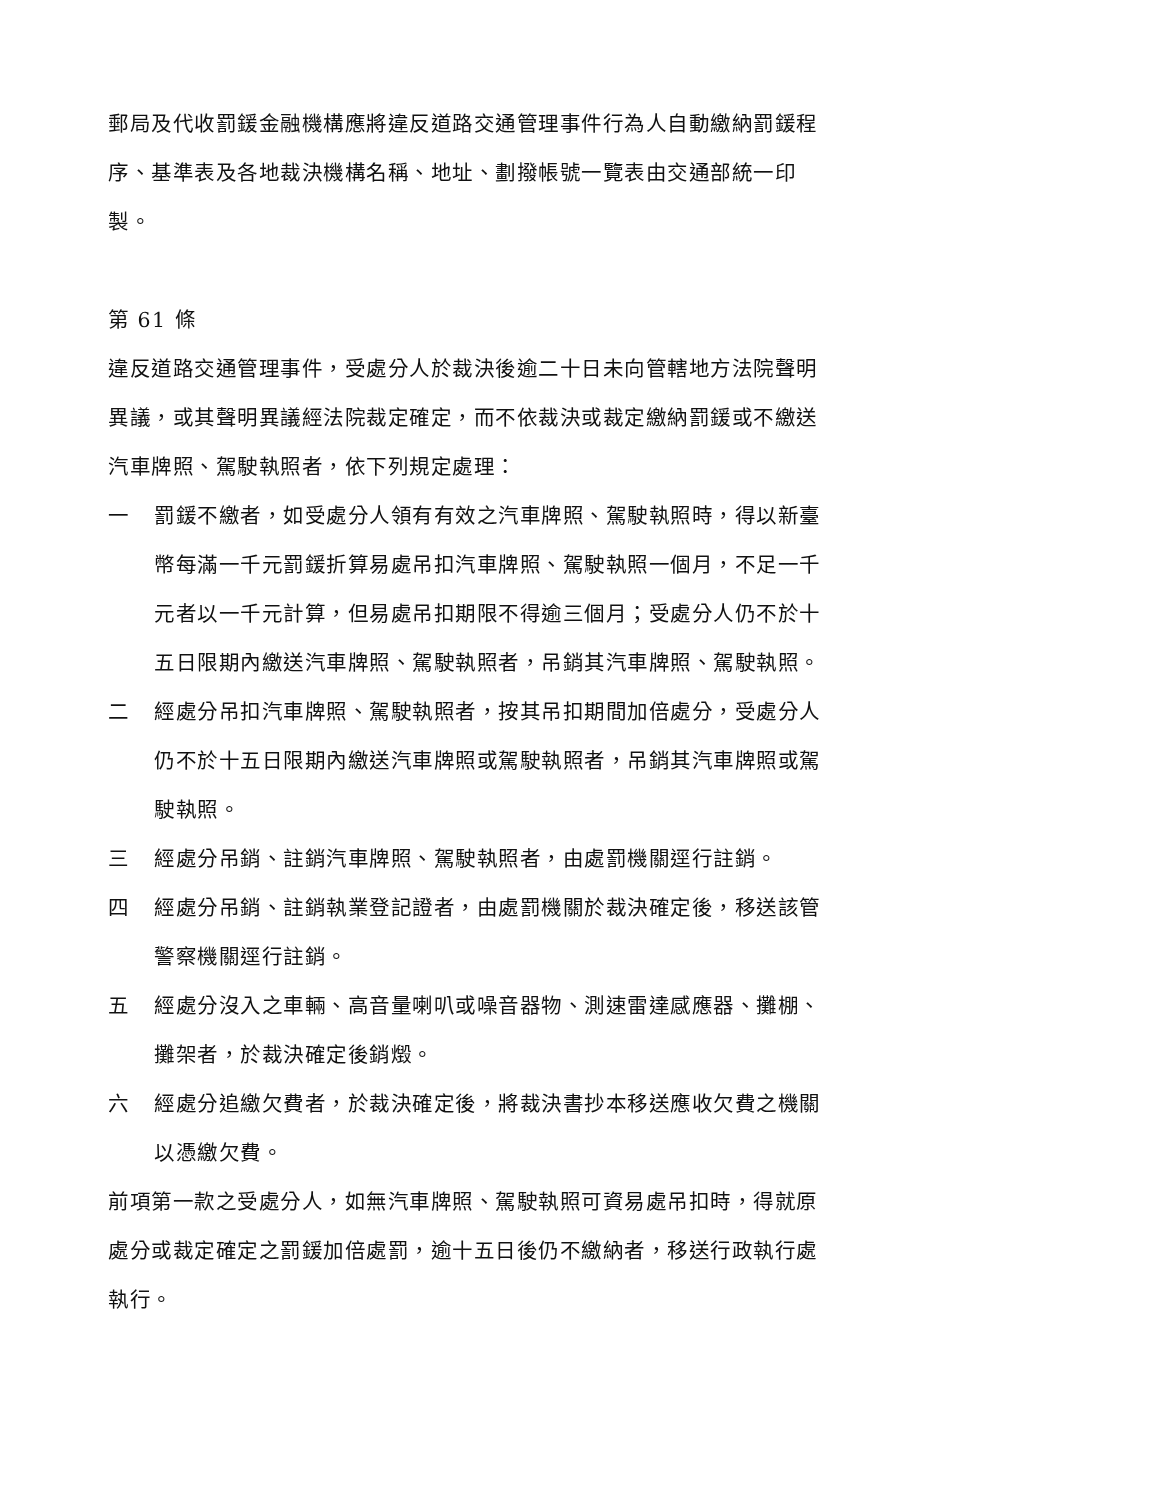郵局及代收罰鍰金融機構應將違反道路交通管理事件行為人自動繳納罰鍰程序、基準表及各地裁決機構名稱、地址、劃撥帳號一覽表由交通部統一印製。
第 61 條
違反道路交通管理事件，受處分人於裁決後逾二十日未向管轄地方法院聲明異議，或其聲明異議經法院裁定確定，而不依裁決或裁定繳納罰鍰或不繳送汽車牌照、駕駛執照者，依下列規定處理：
一 罰鍰不繳者，如受處分人領有有效之汽車牌照、駕駛執照時，得以新臺幣每滿一千元罰鍰折算易處吊扣汽車牌照、駕駛執照一個月，不足一千元者以一千元計算，但易處吊扣期限不得逾三個月；受處分人仍不於十五日限期內繳送汽車牌照、駕駛執照者，吊銷其汽車牌照、駕駛執照。
二 經處分吊扣汽車牌照、駕駛執照者，按其吊扣期間加倍處分，受處分人仍不於十五日限期內繳送汽車牌照或駕駛執照者，吊銷其汽車牌照或駕駛執照。
三 經處分吊銷、註銷汽車牌照、駕駛執照者，由處罰機關逕行註銷。
四 經處分吊銷、註銷執業登記證者，由處罰機關於裁決確定後，移送該管警察機關逕行註銷。
五 經處分沒入之車輛、高音量喇叭或噪音器物、測速雷達感應器、攤棚、攤架者，於裁決確定後銷燬。
六 經處分追繳欠費者，於裁決確定後，將裁決書抄本移送應收欠費之機關以憑繳欠費。
前項第一款之受處分人，如無汽車牌照、駕駛執照可資易處吊扣時，得就原處分或裁定確定之罰鍰加倍處罰，逾十五日後仍不繳納者，移送行政執行處執行。